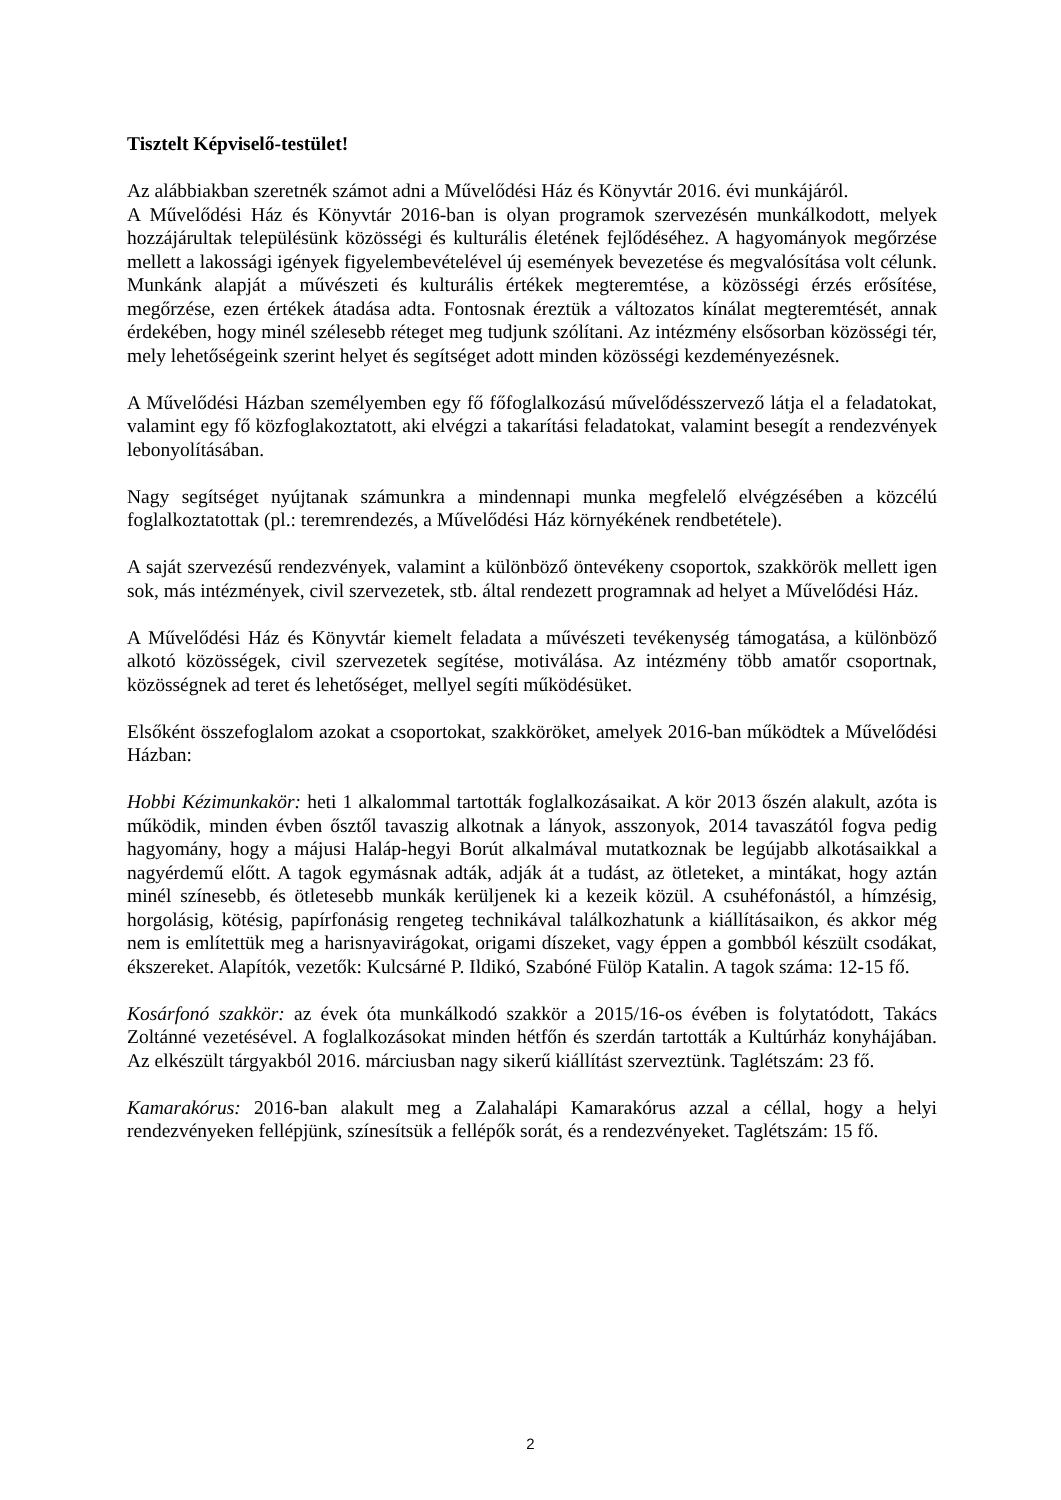Tisztelt Képviselő-testület!
Az alábbiakban szeretnék számot adni a Művelődési Ház és Könyvtár 2016. évi munkájáról.
A Művelődési Ház és Könyvtár 2016-ban is olyan programok szervezésén munkálkodott, melyek hozzájárultak településünk közösségi és kulturális életének fejlődéséhez. A hagyományok megőrzése mellett a lakossági igények figyelembevételével új események bevezetése és megvalósítása volt célunk. Munkánk alapját a művészeti és kulturális értékek megteremtése, a közösségi érzés erősítése, megőrzése, ezen értékek átadása adta. Fontosnak éreztük a változatos kínálat megteremtését, annak érdekében, hogy minél szélesebb réteget meg tudjunk szólítani. Az intézmény elsősorban közösségi tér, mely lehetőségeink szerint helyet és segítséget adott minden közösségi kezdeményezésnek.
A Művelődési Házban személyemben egy fő főfoglalkozású művelődésszervező látja el a feladatokat, valamint egy fő közfoglakoztatott, aki elvégzi a takarítási feladatokat, valamint besegít a rendezvények lebonyolításában.
Nagy segítséget nyújtanak számunkra a mindennapi munka megfelelő elvégzésében a közcélú foglalkoztatottak (pl.: teremrendezés, a Művelődési Ház környékének rendbetétele).
A saját szervezésű rendezvények, valamint a különböző öntevékeny csoportok, szakkörök mellett igen sok, más intézmények, civil szervezetek, stb. által rendezett programnak ad helyet a Művelődési Ház.
A Művelődési Ház és Könyvtár kiemelt feladata a művészeti tevékenység támogatása, a különböző alkotó közösségek, civil szervezetek segítése, motiválása. Az intézmény több amatőr csoportnak, közösségnek ad teret és lehetőséget, mellyel segíti működésüket.
Elsőként összefoglalom azokat a csoportokat, szakköröket, amelyek 2016-ban működtek a Művelődési Házban:
Hobbi Kézimunkakör: heti 1 alkalommal tartották foglalkozásaikat. A kör 2013 őszén alakult, azóta is működik, minden évben ősztől tavaszig alkotnak a lányok, asszonyok, 2014 tavaszától fogva pedig hagyomány, hogy a májusi Haláp-hegyi Borút alkalmával mutatkoznak be legújabb alkotásaikkal a nagyérdemű előtt. A tagok egymásnak adták, adják át a tudást, az ötleteket, a mintákat, hogy aztán minél színesebb, és ötletesebb munkák kerüljenek ki a kezeik közül. A csuhéfonástól, a hímzésig, horgolásig, kötésig, papírfonásig rengeteg technikával találkozhatunk a kiállításaikon, és akkor még nem is említettük meg a harisnyavirágokat, origami díszeket, vagy éppen a gombból készült csodákat, ékszereket. Alapítók, vezetők: Kulcsárné P. Ildikó, Szabóné Fülöp Katalin. A tagok száma: 12-15 fő.
Kosárfonó szakkör: az évek óta munkálkodó szakkör a 2015/16-os évében is folytatódott, Takács Zoltánné vezetésével. A foglalkozásokat minden hétfőn és szerdán tartották a Kultúrház konyhájában. Az elkészült tárgyakból 2016. márciusban nagy sikerű kiállítást szerveztünk. Taglétszám: 23 fő.
Kamarakórus: 2016-ban alakult meg a Zalahalápi Kamarakórus azzal a céllal, hogy a helyi rendezvényeken fellépjünk, színesítsük a fellépők sorát, és a rendezvényeket. Taglétszám: 15 fő.
2